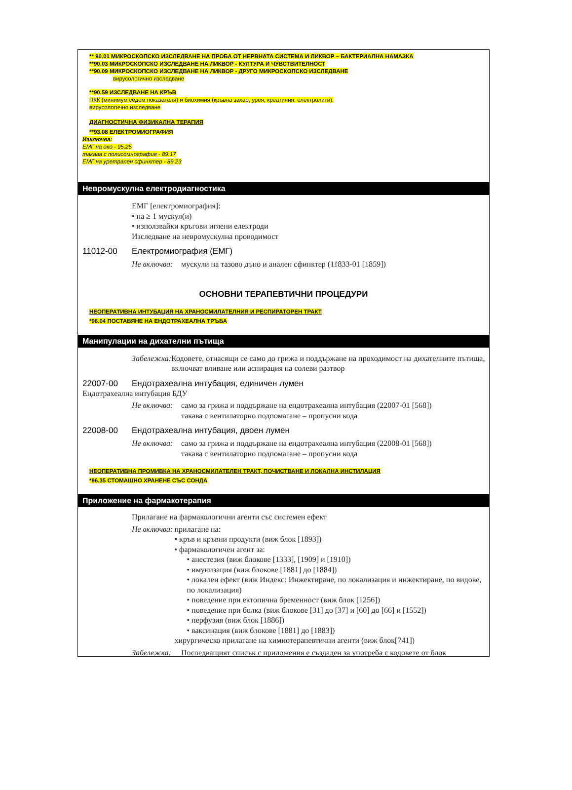** 90.01 МИКРОСКОПСКО ИЗСЛЕДВАНЕ НА ПРОБА ОТ НЕРВНАТА СИСТЕМА И ЛИКВОР – БАКТЕРИАЛНА НАМАЗКА
**90.03 МИКРОСКОПСКО ИЗСЛЕДВАНЕ НА ЛИКВОР - КУЛТУРА И ЧУВСТВИТЕЛНОСТ
**90.09 МИКРОСКОПСКО ИЗСЛЕДВАНЕ НА ЛИКВОР - ДРУГО МИКРОСКОПСКО ИЗСЛЕДВАНЕ
вирусологично изследване
**90.59 ИЗСЛЕДВАНЕ НА КРЪВ
ПКК (минимум седем показателя) и биохимия (кръвна захар, урея, креатинин, електролити);
вирусологично изследване
ДИАГНОСТИЧНА ФИЗИКАЛНА ТЕРАПИЯ
**93.08 ЕЛЕКТРОМИОГРАФИЯ
Изключва:
ЕМГ на око - 95.25
такава с полисомнография - 89.17
ЕМГ на уретрален сфинктер - 89.23
Невромускулна електродиагностика
ЕМГ [електромиография]:
• на ≥ 1 мускул(и)
• използвайки кръгови иглени електроди
Изследване на невромускулна проводимост
11012-00 Електромиография (ЕМГ)
Не включва: мускули на тазово дъно и анален сфинктер (11833-01 [1859])
ОСНОВНИ ТЕРАПЕВТИЧНИ ПРОЦЕДУРИ
НЕОПЕРАТИВНА ИНТУБАЦИЯ НА ХРАНОСМИЛАТЕЛНИЯ И РЕСПИРАТОРЕН ТРАКТ
*96.04 ПОСТАВЯНЕ НА ЕНДОТРАХЕАЛНА ТРЪБА
Манипулации на дихателни пътища
Забележка: Кодовете, отнасящи се само до грижа и поддържане на проходимост на дихателните пътища, включват вливане или аспирация на солеви разтвор
22007-00 Ендотрахеална интубация, единичен лумен
Ендотрахеална интубация БДУ
Не включва: само за грижа и поддържане на ендотрахеална интубация (22007-01 [568])
такава с вентилаторно подпомагане – пропусни кода
22008-00 Ендотрахеална интубация, двоен лумен
Не включва: само за грижа и поддържане на ендотрахеална интубация (22008-01 [568])
такава с вентилаторно подпомагане – пропусни кода
НЕОПЕРАТИВНА ПРОМИВКА НА ХРАНОСМИЛАТЕЛЕН ТРАКТ, ПОЧИСТВАНЕ И ЛОКАЛНА ИНСТИЛАЦИЯ
*96.35 СТОМАШНО ХРАНЕНЕ СЪС СОНДА
Приложение на фармакотерапия
Прилагане на фармакологични агенти със системен ефект
Не включва: прилагане на:
• кръв и кръвни продукти (виж блок [1893])
• фармакологичен агент за:
• анестезия (виж блокове [1333], [1909] и [1910])
• имунизация (виж блокове [1881] до [1884])
• локален ефект (виж Индекс: Инжектиране, по локализация и инжектиране, по видове, по локализация)
• поведение при ектопична бременност (виж блок [1256])
• поведение при болка (виж блокове [31] до [37] и [60] до [66] и [1552])
• перфузия (виж блок [1886])
• ваксинация (виж блокове [1881] до [1883])
хирургическо прилагане на химиотерапевтични агенти (виж блок[741])
Забележка: Последващият списък с приложения е създаден за употреба с кодовете от блок